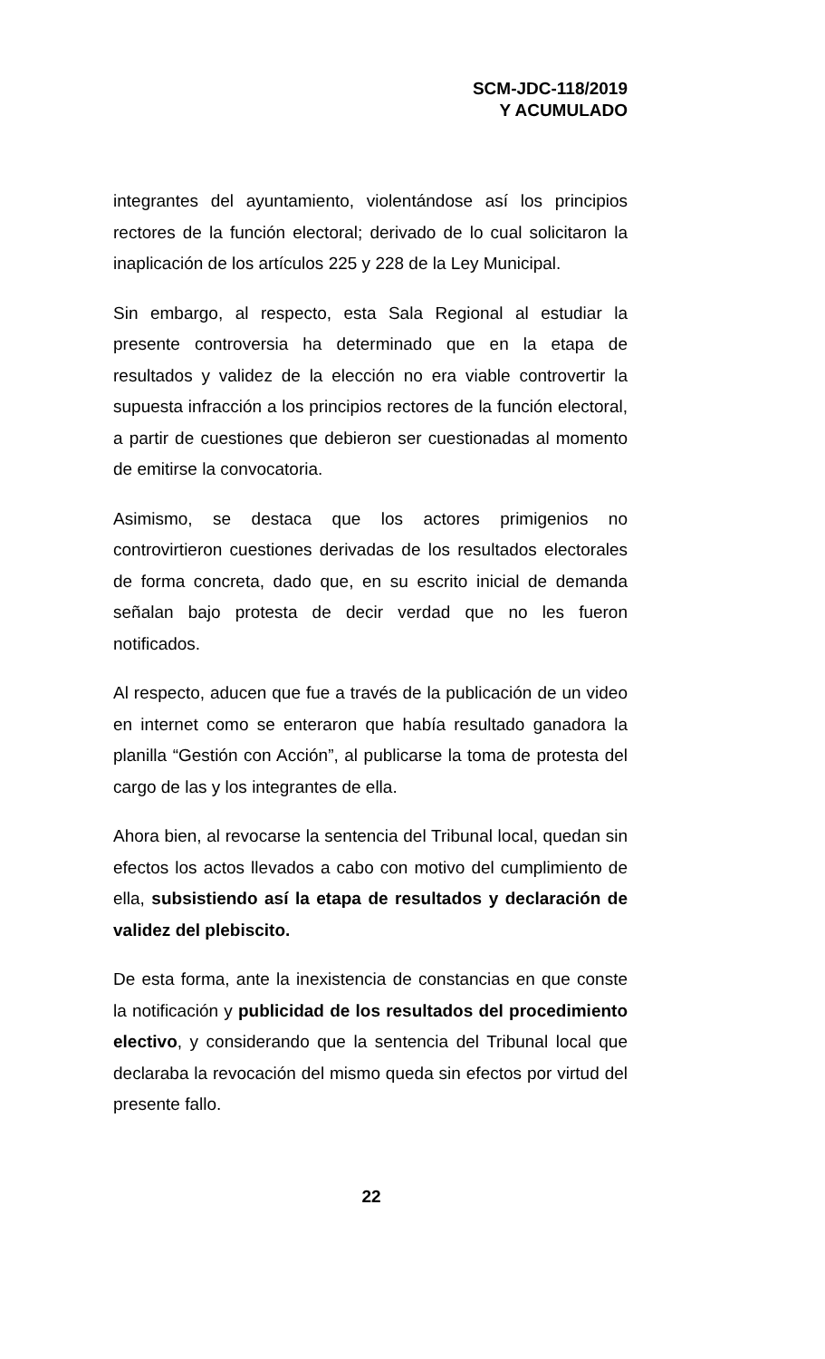SCM-JDC-118/2019
Y ACUMULADO
integrantes del ayuntamiento, violentándose así los principios rectores de la función electoral; derivado de lo cual solicitaron la inaplicación de los artículos 225 y 228 de la Ley Municipal.
Sin embargo, al respecto, esta Sala Regional al estudiar la presente controversia ha determinado que en la etapa de resultados y validez de la elección no era viable controvertir la supuesta infracción a los principios rectores de la función electoral, a partir de cuestiones que debieron ser cuestionadas al momento de emitirse la convocatoria.
Asimismo, se destaca que los actores primigenios no controvirtieron cuestiones derivadas de los resultados electorales de forma concreta, dado que, en su escrito inicial de demanda señalan bajo protesta de decir verdad que no les fueron notificados.
Al respecto, aducen que fue a través de la publicación de un video en internet como se enteraron que había resultado ganadora la planilla “Gestión con Acción”, al publicarse la toma de protesta del cargo de las y los integrantes de ella.
Ahora bien, al revocarse la sentencia del Tribunal local, quedan sin efectos los actos llevados a cabo con motivo del cumplimiento de ella, subsistiendo así la etapa de resultados y declaración de validez del plebiscito.
De esta forma, ante la inexistencia de constancias en que conste la notificación y publicidad de los resultados del procedimiento electivo, y considerando que la sentencia del Tribunal local que declaraba la revocación del mismo queda sin efectos por virtud del presente fallo.
22